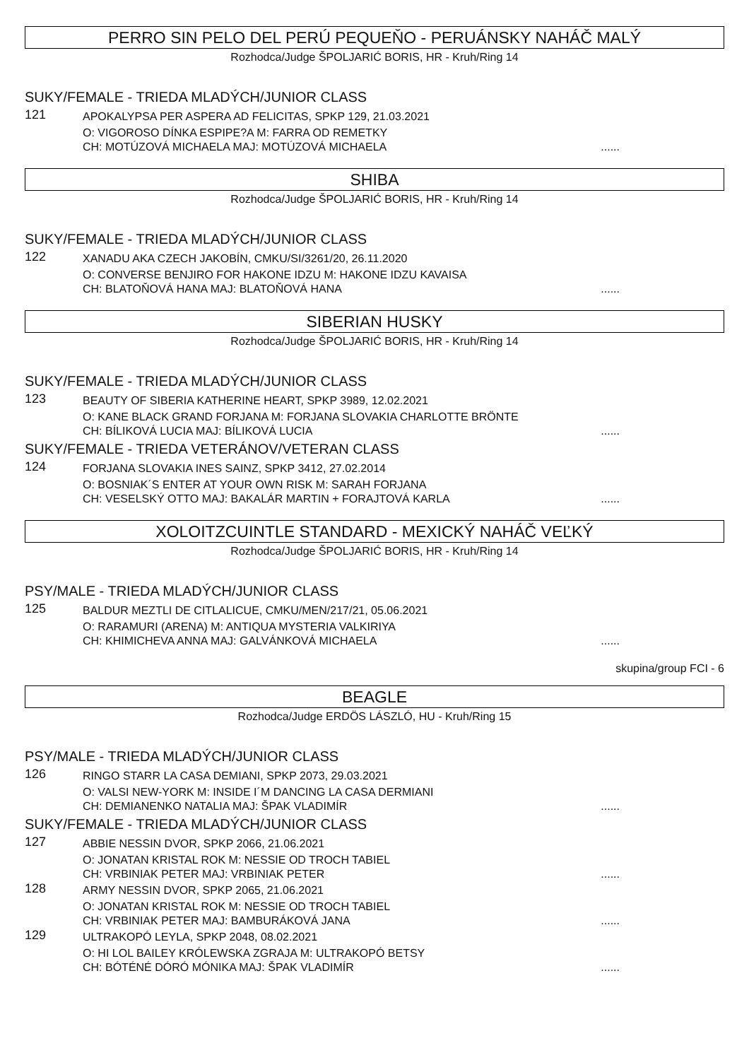PERRO SIN PELO DEL PERÚ PEQUEŇO - PERUÁNSKY NAHÁČ MALÝ
Rozhodca/Judge ŠPOLJARIĆ BORIS, HR - Kruh/Ring 14
SUKY/FEMALE - TRIEDA MLADÝCH/JUNIOR CLASS
121
APOKALYPSA PER ASPERA AD FELICITAS, SPKP 129, 21.03.2021
O: VIGOROSO DÍNKA ESPIPE?A M: FARRA OD REMETKY
CH: MOTÚZOVÁ MICHAELA MAJ: MOTÚZOVÁ MICHAELA......
SHIBA
Rozhodca/Judge ŠPOLJARIĆ BORIS, HR - Kruh/Ring 14
SUKY/FEMALE - TRIEDA MLADÝCH/JUNIOR CLASS
122
XANADU AKA CZECH JAKOBÍN, CMKU/SI/3261/20, 26.11.2020
O: CONVERSE BENJIRO FOR HAKONE IDZU M: HAKONE IDZU KAVAISA
CH: BLATOŇOVÁ HANA MAJ: BLATOŇOVÁ HANA......
SIBERIAN HUSKY
Rozhodca/Judge ŠPOLJARIĆ BORIS, HR - Kruh/Ring 14
SUKY/FEMALE - TRIEDA MLADÝCH/JUNIOR CLASS
123
BEAUTY OF SIBERIA KATHERINE HEART, SPKP 3989, 12.02.2021
O: KANE BLACK GRAND FORJANA M: FORJANA SLOVAKIA CHARLOTTE BRÖNTE
CH: BÍLIKOVÁ LUCIA MAJ: BÍLIKOVÁ LUCIA......
SUKY/FEMALE - TRIEDA VETERÁNOV/VETERAN CLASS
124
FORJANA SLOVAKIA INES SAINZ, SPKP 3412, 27.02.2014
O: BOSNIAK´S ENTER AT YOUR OWN RISK M: SARAH FORJANA
CH: VESELSKÝ OTTO MAJ: BAKALÁR MARTIN + FORAJTOVÁ KARLA......
XOLOITZCUINTLE STANDARD - MEXICKÝ NAHÁČ VEĽKÝ
Rozhodca/Judge ŠPOLJARIĆ BORIS, HR - Kruh/Ring 14
PSY/MALE - TRIEDA MLADÝCH/JUNIOR CLASS
125
BALDUR MEZTLI DE CITLALICUE, CMKU/MEN/217/21, 05.06.2021
O: RARAMURI (ARENA) M: ANTIQUA MYSTERIA VALKIRIYA
CH: KHIMICHEVA ANNA MAJ: GALVÁNKOVÁ MICHAELA......
skupina/group FCI - 6
BEAGLE
Rozhodca/Judge ERDÖS LÁSZLÓ, HU - Kruh/Ring 15
PSY/MALE - TRIEDA MLADÝCH/JUNIOR CLASS
126
RINGO STARR LA CASA DEMIANI, SPKP 2073, 29.03.2021
O: VALSI NEW-YORK M: INSIDE I´M DANCING LA CASA DERMIANI
CH: DEMIANENKO NATALIA MAJ: ŠPAK VLADIMÍR......
SUKY/FEMALE - TRIEDA MLADÝCH/JUNIOR CLASS
127
ABBIE NESSIN DVOR, SPKP 2066, 21.06.2021
O: JONATAN KRISTAL ROK M: NESSIE OD TROCH TABIEL
CH: VRBINIAK PETER MAJ: VRBINIAK PETER......
128
ARMY NESSIN DVOR, SPKP 2065, 21.06.2021
O: JONATAN KRISTAL ROK M: NESSIE OD TROCH TABIEL
CH: VRBINIAK PETER MAJ: BAMBURÁKOVÁ JANA......
129
ULTRAKOPÓ LEYLA, SPKP 2048, 08.02.2021
O: HI LOL BAILEY KRÓLEWSKA ZGRAJA M: ULTRAKOPÓ BETSY
CH: BÓTÉNÉ DÓRÓ MÓNIKA MAJ: ŠPAK VLADIMÍR......